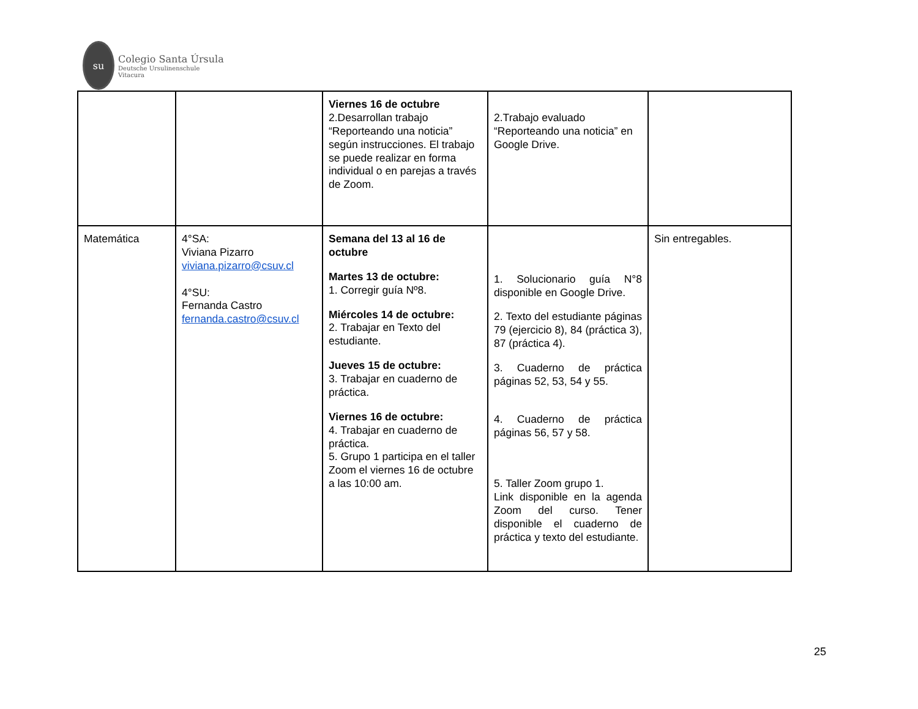su
Colegio Santa Úrsula
Deutsche Ursulinenschule
Vitacura
| | | Viernes 16 de octubre 2.Desarrollan trabajo “Reporteando una noticia” según instrucciones. El trabajo se puede realizar en forma individual o en parejas a través de Zoom. | 2.Trabajo evaluado “Reporteando una noticia” en Google Drive. | |
| Matemática | 4°SA: Viviana Pizarro viviana.pizarro@csuv.cl 4°SU: Fernanda Castro fernanda.castro@csuv.cl | Semana del 13 al 16 de octubre Martes 13 de octubre: 1. Corregir guía Nº8. Miércoles 14 de octubre: 2. Trabajar en Texto del estudiante. Jueves 15 de octubre: 3. Trabajar en cuaderno de práctica. Viernes 16 de octubre: 4. Trabajar en cuaderno de práctica. 5. Grupo 1 participa en el taller Zoom el viernes 16 de octubre a las 10:00 am. | 1. Solucionario guía N°8 disponible en Google Drive. 2. Texto del estudiante páginas 79 (ejercicio 8), 84 (práctica 3), 87 (práctica 4). 3. Cuaderno de práctica páginas 52, 53, 54 y 55. 4. Cuaderno de práctica páginas 56, 57 y 58. 5. Taller Zoom grupo 1. Link disponible en la agenda Zoom del curso. Tener disponible el cuaderno de práctica y texto del estudiante. | Sin entregables. |
25